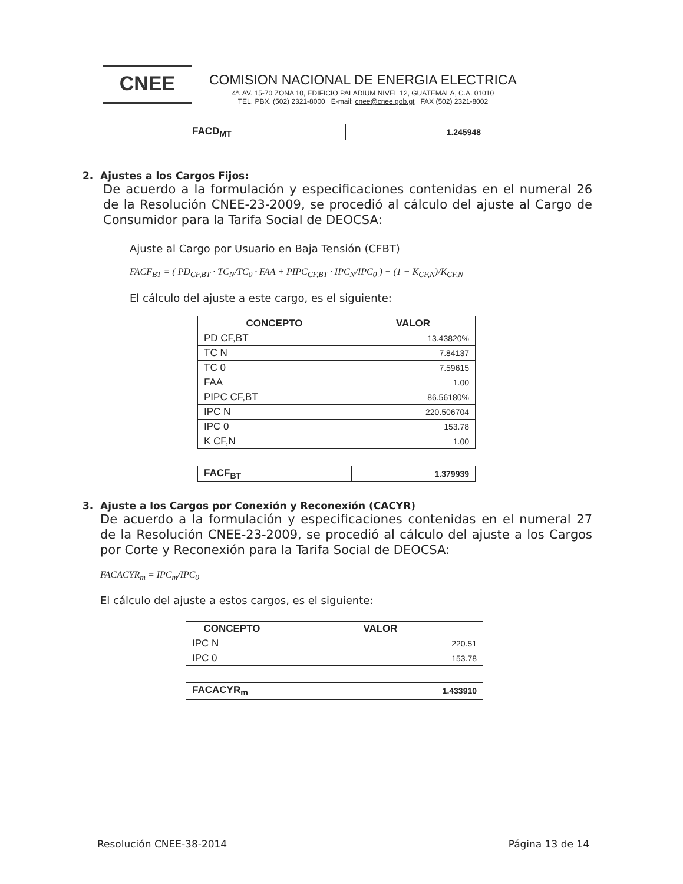CNEE
COMISION NACIONAL DE ENERGIA ELECTRICA
4ª. AV. 15-70 ZONA 10, EDIFICIO PALADIUM NIVEL 12, GUATEMALA, C.A. 01010
TEL. PBX. (502) 2321-8000 E-mail: cnee@cnee.gob.gt FAX (502) 2321-8002
| FACD<sub>MT</sub> | 1.245948 |
2. Ajustes a los Cargos Fijos:
De acuerdo a la formulación y especificaciones contenidas en el numeral 26 de la Resolución CNEE-23-2009, se procedió al cálculo del ajuste al Cargo de Consumidor para la Tarifa Social de DEOCSA:
Ajuste al Cargo por Usuario en Baja Tensión (CFBT)
FACF<sub>BT</sub> = ( PD<sub>CF,BT</sub> · TC<sub>N</sub>/TC<sub>0</sub> · FAA + PIPC<sub>CF,BT</sub> · IPC<sub>N</sub>/IPC<sub>0</sub> ) − (1 − K<sub>CF,N</sub>)/K<sub>CF,N</sub>
El cálculo del ajuste a este cargo, es el siguiente:
| CONCEPTO | VALOR |
| --- | --- |
| PD CF,BT | 13.43820% |
| TC N | 7.84137 |
| TC 0 | 7.59615 |
| FAA | 1.00 |
| PIPC CF,BT | 86.56180% |
| IPC N | 220.506704 |
| IPC 0 | 153.78 |
| K CF,N | 1.00 |
| FACF<sub>BT</sub> | 1.379939 |
3. Ajuste a los Cargos por Conexión y Reconexión (CACYR)
De acuerdo a la formulación y especificaciones contenidas en el numeral 27 de la Resolución CNEE-23-2009, se procedió al cálculo del ajuste a los Cargos por Corte y Reconexión para la Tarifa Social de DEOCSA:
FACACYR<sub>m</sub> = IPC<sub>m</sub>/IPC<sub>0</sub>
El cálculo del ajuste a estos cargos, es el siguiente:
| CONCEPTO | VALOR |
| --- | --- |
| IPC N | 220.51 |
| IPC 0 | 153.78 |
| FACACYR<sub>m</sub> | 1.433910 |
Resolución CNEE-38-2014 Página 13 de 14